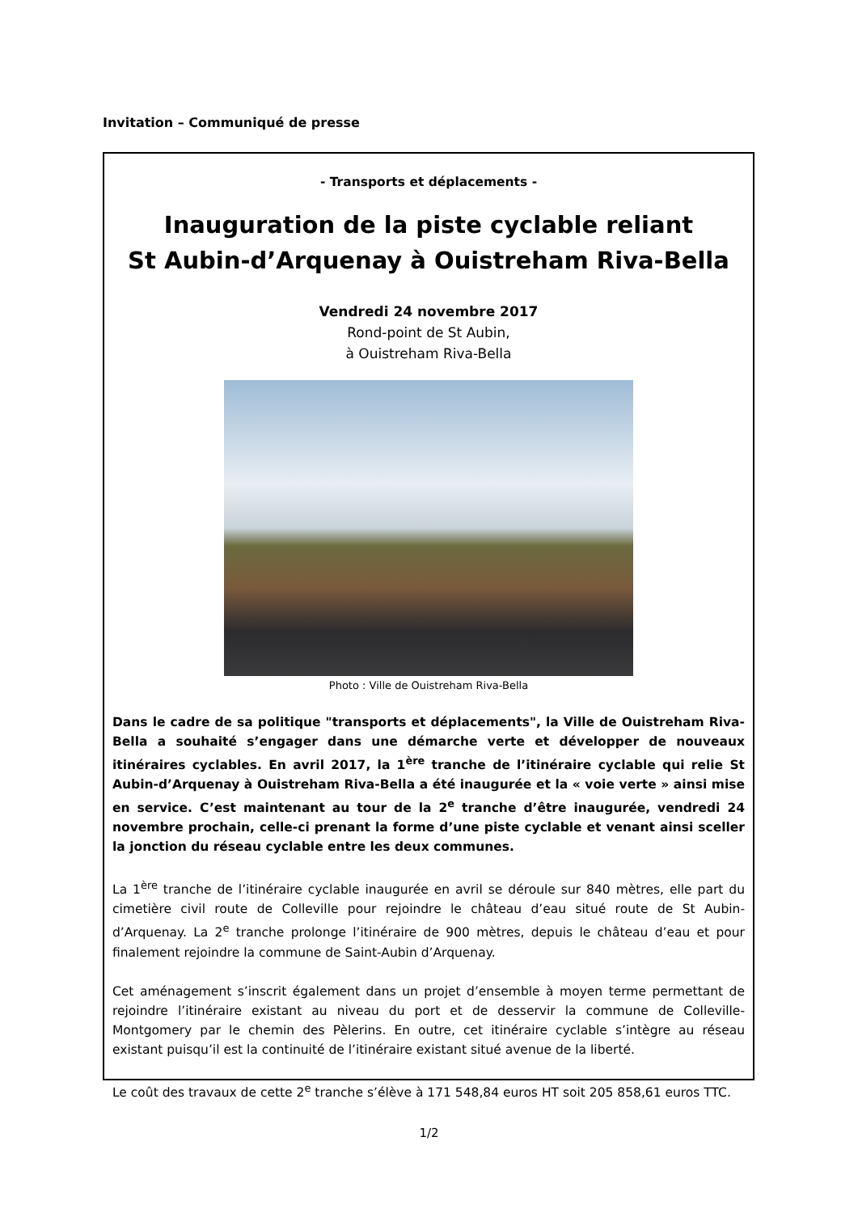Invitation – Communiqué de presse
- Transports et déplacements -
Inauguration de la piste cyclable reliant
St Aubin-d’Arquenay à Ouistreham Riva-Bella
Vendredi 24 novembre 2017
Rond-point de St Aubin,
à Ouistreham Riva-Bella
Photo : Ville de Ouistreham Riva-Bella
Dans le cadre de sa politique "transports et déplacements", la Ville de Ouistreham Riva-Bella a souhaité s’engager dans une démarche verte et développer de nouveaux itinéraires cyclables. En avril 2017, la 1<sup>ère</sup> tranche de l’itinéraire cyclable qui relie St Aubin-d’Arquenay à Ouistreham Riva-Bella a été inaugurée et la « voie verte » ainsi mise en service. C’est maintenant au tour de la 2<sup>e</sup> tranche d’être inaugurée, vendredi 24 novembre prochain, celle-ci prenant la forme d’une piste cyclable et venant ainsi sceller la jonction du réseau cyclable entre les deux communes.
La 1<sup>ère</sup> tranche de l’itinéraire cyclable inaugurée en avril se déroule sur 840 mètres, elle part du cimetière civil route de Colleville pour rejoindre le château d’eau situé route de St Aubin-d’Arquenay. La 2<sup>e</sup> tranche prolonge l’itinéraire de 900 mètres, depuis le château d’eau et pour finalement rejoindre la commune de Saint-Aubin d’Arquenay.
Cet aménagement s’inscrit également dans un projet d’ensemble à moyen terme permettant de rejoindre l’itinéraire existant au niveau du port et de desservir la commune de Colleville-Montgomery par le chemin des Pèlerins. En outre, cet itinéraire cyclable s’intègre au réseau existant puisqu’il est la continuité de l’itinéraire existant situé avenue de la liberté.
Le coût des travaux de cette 2<sup>e</sup> tranche s’élève à 171 548,84 euros HT soit 205 858,61 euros TTC.
1/2